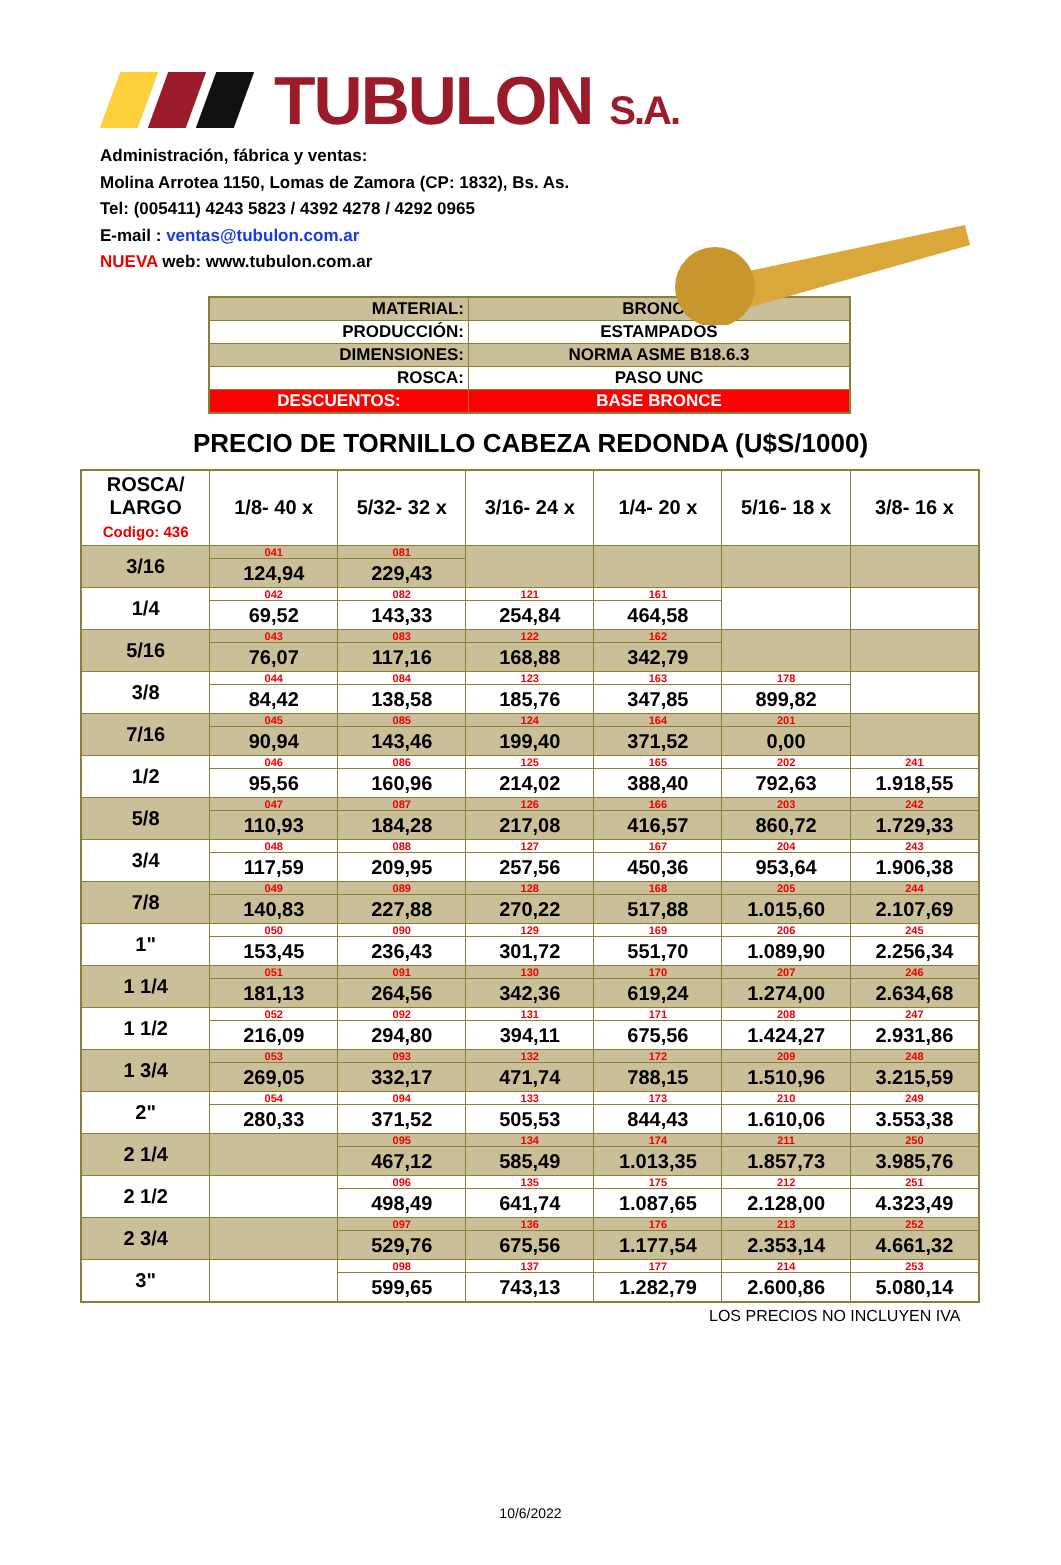TUBULON S.A.
Administración, fábrica y ventas:
Molina Arrotea 1150, Lomas de Zamora (CP: 1832), Bs. As.
Tel: (005411) 4243 5823 / 4392 4278 / 4292 0965
E-mail : ventas@tubulon.com.ar
NUEVA web: www.tubulon.com.ar
| MATERIAL: | BRONCE |
| PRODUCCIÓN: | ESTAMPADOS |
| DIMENSIONES: | NORMA ASME B18.6.3 |
| ROSCA: | PASO UNC |
| DESCUENTOS: | BASE BRONCE |
PRECIO DE TORNILLO CABEZA REDONDA (U$S/1000)
| ROSCA/ LARGO Codigo: 436 | 1/8- 40 x | 5/32- 32 x | 3/16- 24 x | 1/4- 20 x | 5/16- 18 x | 3/8- 16 x |
| --- | --- | --- | --- | --- | --- | --- |
| 3/16 | 041 124,94 | 081 229,43 | | | | |
| 1/4 | 042 69,52 | 082 143,33 | 121 254,84 | 161 464,58 | | |
| 5/16 | 043 76,07 | 083 117,16 | 122 168,88 | 162 342,79 | | |
| 3/8 | 044 84,42 | 084 138,58 | 123 185,76 | 163 347,85 | 178 899,82 | |
| 7/16 | 045 90,94 | 085 143,46 | 124 199,40 | 164 371,52 | 201 0,00 | |
| 1/2 | 046 95,56 | 086 160,96 | 125 214,02 | 165 388,40 | 202 792,63 | 241 1.918,55 |
| 5/8 | 047 110,93 | 087 184,28 | 126 217,08 | 166 416,57 | 203 860,72 | 242 1.729,33 |
| 3/4 | 048 117,59 | 088 209,95 | 127 257,56 | 167 450,36 | 204 953,64 | 243 1.906,38 |
| 7/8 | 049 140,83 | 089 227,88 | 128 270,22 | 168 517,88 | 205 1.015,60 | 244 2.107,69 |
| 1" | 050 153,45 | 090 236,43 | 129 301,72 | 169 551,70 | 206 1.089,90 | 245 2.256,34 |
| 1 1/4 | 051 181,13 | 091 264,56 | 130 342,36 | 170 619,24 | 207 1.274,00 | 246 2.634,68 |
| 1 1/2 | 052 216,09 | 092 294,80 | 131 394,11 | 171 675,56 | 208 1.424,27 | 247 2.931,86 |
| 1 3/4 | 053 269,05 | 093 332,17 | 132 471,74 | 172 788,15 | 209 1.510,96 | 248 3.215,59 |
| 2" | 054 280,33 | 094 371,52 | 133 505,53 | 173 844,43 | 210 1.610,06 | 249 3.553,38 |
| 2 1/4 | | 095 467,12 | 134 585,49 | 174 1.013,35 | 211 1.857,73 | 250 3.985,76 |
| 2 1/2 | | 096 498,49 | 135 641,74 | 175 1.087,65 | 212 2.128,00 | 251 4.323,49 |
| 2 3/4 | | 097 529,76 | 136 675,56 | 176 1.177,54 | 213 2.353,14 | 252 4.661,32 |
| 3" | | 098 599,65 | 137 743,13 | 177 1.282,79 | 214 2.600,86 | 253 5.080,14 |
LOS PRECIOS NO INCLUYEN IVA
10/6/2022